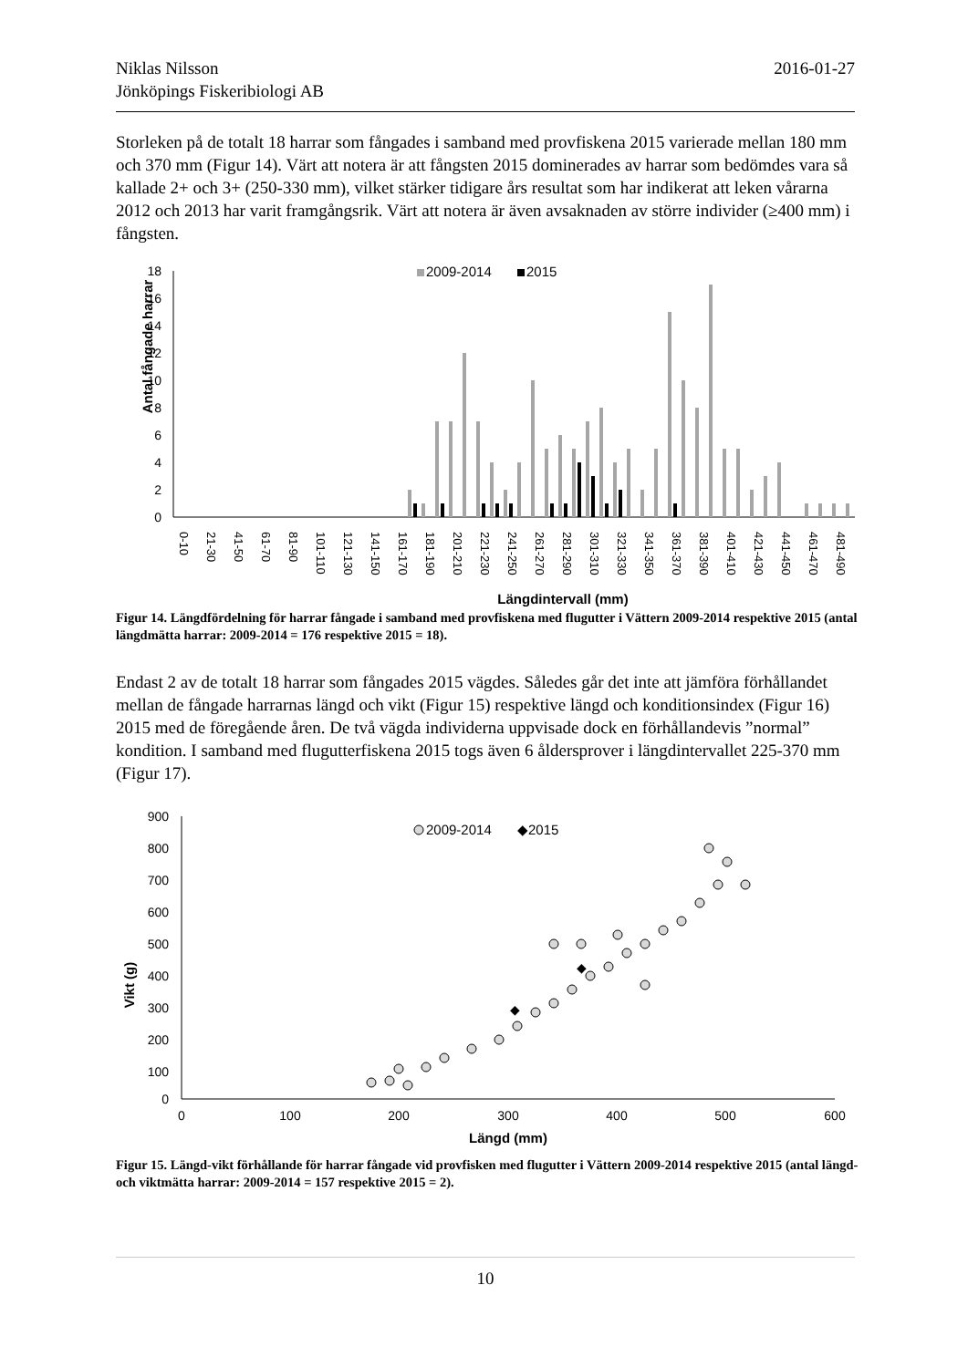2016-01-27 Niklas Nilsson
Jönköpings Fiskeribiologi AB
Storleken på de totalt 18 harrar som fångades i samband med provfiskena 2015 varierade mellan 180 mm och 370 mm (Figur 14). Värt att notera är att fångsten 2015 dominerades av harrar som bedömdes vara så kallade 2+ och 3+ (250-330 mm), vilket stärker tidigare års resultat som har indikerat att leken vårarna 2012 och 2013 har varit framgångsrik. Värt att notera är även avsaknaden av större individer (≥400 mm) i fångsten.
Antal fångade harrar
18
16
14
12
10
8
6
4
2
0
2009-2014
2015
0-10
21-30
41-50
61-70
81-90
101-110
121-130
141-150
161-170
181-190
201-210
221-230
241-250
261-270
281-290
301-310
321-330
341-350
361-370
381-390
401-410
421-430
441-450
461-470
481-490
Längdintervall (mm)
Figur 14. Längdfördelning för harrar fångade i samband med provfiskena med flugutter i Vättern 2009-2014 respektive 2015 (antal längdmätta harrar: 2009-2014 = 176 respektive 2015 = 18).
Endast 2 av de totalt 18 harrar som fångades 2015 vägdes. Således går det inte att jämföra förhållandet mellan de fångade harrarnas längd och vikt (Figur 15) respektive längd och konditionsindex (Figur 16) 2015 med de föregående åren. De två vägda individerna uppvisade dock en förhållandevis ”normal” kondition. I samband med flugutterfiskena 2015 togs även 6 åldersprover i längdintervallet 225-370 mm (Figur 17).
Vikt (g)
900
800
700
600
500
400
300
200
100
0
0
100
200
300
400
500
600
Längd (mm)
2009-2014
◆2015
◆
◆
Figur 15. Längd-vikt förhållande för harrar fångade vid provfisken med flugutter i Vättern 2009-2014 respektive 2015 (antal längd- och viktmätta harrar: 2009-2014 = 157 respektive 2015 = 2).
10